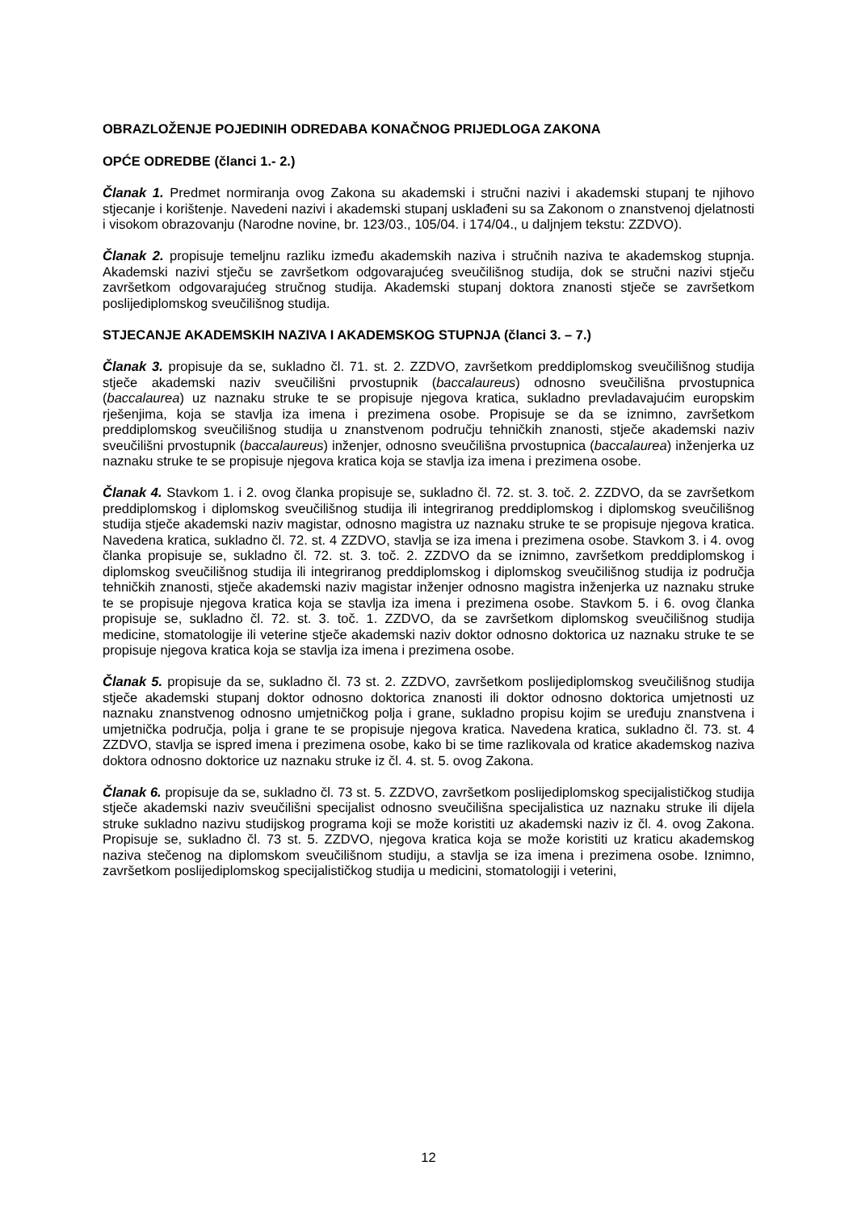OBRAZLOŽENJE POJEDINIH ODREDABA KONAČNOG PRIJEDLOGA ZAKONA
OPĆE ODREDBE (članci 1.- 2.)
Članak 1. Predmet normiranja ovog Zakona su akademski i stručni nazivi i akademski stupanj te njihovo stjecanje i korištenje. Navedeni nazivi i akademski stupanj usklađeni su sa Zakonom o znanstvenoj djelatnosti i visokom obrazovanju (Narodne novine, br. 123/03., 105/04. i 174/04., u daljnjem tekstu: ZZDVO).
Članak 2. propisuje temeljnu razliku između akademskih naziva i stručnih naziva te akademskog stupnja. Akademski nazivi stječu se završetkom odgovarajućeg sveučilišnog studija, dok se stručni nazivi stječu završetkom odgovarajućeg stručnog studija. Akademski stupanj doktora znanosti stječe se završetkom poslijediplomskog sveučilišnog studija.
STJECANJE AKADEMSKIH NAZIVA I AKADEMSKOG STUPNJA (članci 3. – 7.)
Članak 3. propisuje da se, sukladno čl. 71. st. 2. ZZDVO, završetkom preddiplomskog sveučilišnog studija stječe akademski naziv sveučilišni prvostupnik (baccalaureus) odnosno sveučilišna prvostupnica (baccalaurea) uz naznaku struke te se propisuje njegova kratica, sukladno prevladavajućim europskim rješenjima, koja se stavlja iza imena i prezimena osobe. Propisuje se da se iznimno, završetkom preddiplomskog sveučilišnog studija u znanstvenom području tehničkih znanosti, stječe akademski naziv sveučilišni prvostupnik (baccalaureus) inženjer, odnosno sveučilišna prvostupnica (baccalaurea) inženjerka uz naznaku struke te se propisuje njegova kratica koja se stavlja iza imena i prezimena osobe.
Članak 4. Stavkom 1. i 2. ovog članka propisuje se, sukladno čl. 72. st. 3. toč. 2. ZZDVO, da se završetkom preddiplomskog i diplomskog sveučilišnog studija ili integriranog preddiplomskog i diplomskog sveučilišnog studija stječe akademski naziv magistar, odnosno magistra uz naznaku struke te se propisuje njegova kratica. Navedena kratica, sukladno čl. 72. st. 4 ZZDVO, stavlja se iza imena i prezimena osobe. Stavkom 3. i 4. ovog članka propisuje se, sukladno čl. 72. st. 3. toč. 2. ZZDVO da se iznimno, završetkom preddiplomskog i diplomskog sveučilišnog studija ili integriranog preddiplomskog i diplomskog sveučilišnog studija iz područja tehničkih znanosti, stječe akademski naziv magistar inženjer odnosno magistra inženjerka uz naznaku struke te se propisuje njegova kratica koja se stavlja iza imena i prezimena osobe. Stavkom 5. i 6. ovog članka propisuje se, sukladno čl. 72. st. 3. toč. 1. ZZDVO, da se završetkom diplomskog sveučilišnog studija medicine, stomatologije ili veterine stječe akademski naziv doktor odnosno doktorica uz naznaku struke te se propisuje njegova kratica koja se stavlja iza imena i prezimena osobe.
Članak 5. propisuje da se, sukladno čl. 73 st. 2. ZZDVO, završetkom poslijediplomskog sveučilišnog studija stječe akademski stupanj doktor odnosno doktorica znanosti ili doktor odnosno doktorica umjetnosti uz naznaku znanstvenog odnosno umjetničkog polja i grane, sukladno propisu kojim se uređuju znanstvena i umjetnička područja, polja i grane te se propisuje njegova kratica. Navedena kratica, sukladno čl. 73. st. 4 ZZDVO, stavlja se ispred imena i prezimena osobe, kako bi se time razlikovala od kratice akademskog naziva doktora odnosno doktorice uz naznaku struke iz čl. 4. st. 5. ovog Zakona.
Članak 6. propisuje da se, sukladno čl. 73 st. 5. ZZDVO, završetkom poslijediplomskog specijalističkog studija stječe akademski naziv sveučilišni specijalist odnosno sveučilišna specijalistica uz naznaku struke ili dijela struke sukladno nazivu studijskog programa koji se može koristiti uz akademski naziv iz čl. 4. ovog Zakona. Propisuje se, sukladno čl. 73 st. 5. ZZDVO, njegova kratica koja se može koristiti uz kraticu akademskog naziva stečenog na diplomskom sveučilišnom studiju, a stavlja se iza imena i prezimena osobe. Iznimno, završetkom poslijediplomskog specijalističkog studija u medicini, stomatologiji i veterini,
12